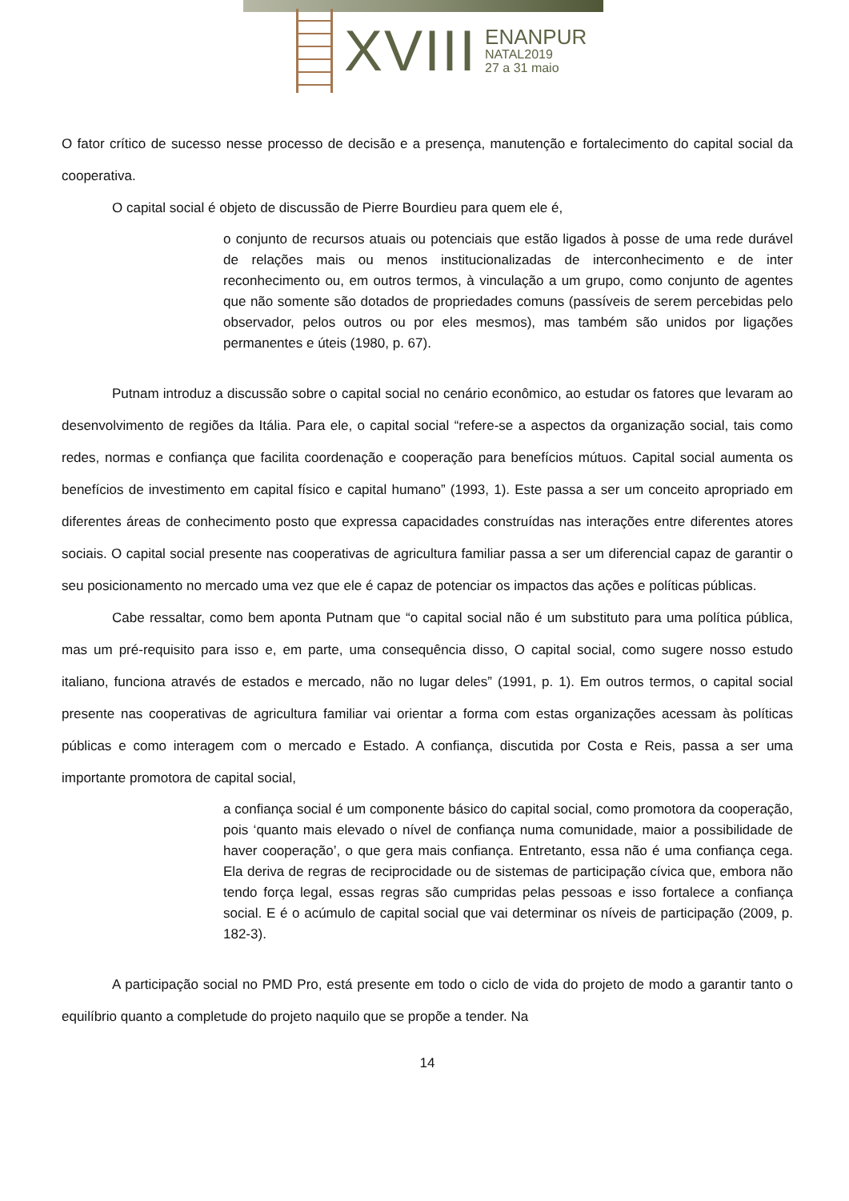XVIII
ENANPUR
NATAL2019
27 a 31 maio
O fator crítico de sucesso nesse processo de decisão e a presença, manutenção e fortalecimento do capital social da cooperativa.
O capital social é objeto de discussão de Pierre Bourdieu para quem ele é,
o conjunto de recursos atuais ou potenciais que estão ligados à posse de uma rede durável de relações mais ou menos institucionalizadas de interconhecimento e de inter reconhecimento ou, em outros termos, à vinculação a um grupo, como conjunto de agentes que não somente são dotados de propriedades comuns (passíveis de serem percebidas pelo observador, pelos outros ou por eles mesmos), mas também são unidos por ligações permanentes e úteis (1980, p. 67).
Putnam introduz a discussão sobre o capital social no cenário econômico, ao estudar os fatores que levaram ao desenvolvimento de regiões da Itália. Para ele, o capital social “refere-se a aspectos da organização social, tais como redes, normas e confiança que facilita coordenação e cooperação para benefícios mútuos. Capital social aumenta os benefícios de investimento em capital físico e capital humano” (1993, 1). Este passa a ser um conceito apropriado em diferentes áreas de conhecimento posto que expressa capacidades construídas nas interações entre diferentes atores sociais. O capital social presente nas cooperativas de agricultura familiar passa a ser um diferencial capaz de garantir o seu posicionamento no mercado uma vez que ele é capaz de potenciar os impactos das ações e políticas públicas.
Cabe ressaltar, como bem aponta Putnam que “o capital social não é um substituto para uma política pública, mas um pré-requisito para isso e, em parte, uma consequência disso, O capital social, como sugere nosso estudo italiano, funciona através de estados e mercado, não no lugar deles” (1991, p. 1). Em outros termos, o capital social presente nas cooperativas de agricultura familiar vai orientar a forma com estas organizações acessam às políticas públicas e como interagem com o mercado e Estado. A confiança, discutida por Costa e Reis, passa a ser uma importante promotora de capital social,
a confiança social é um componente básico do capital social, como promotora da cooperação, pois ‘quanto mais elevado o nível de confiança numa comunidade, maior a possibilidade de haver cooperação’, o que gera mais confiança. Entretanto, essa não é uma confiança cega. Ela deriva de regras de reciprocidade ou de sistemas de participação cívica que, embora não tendo força legal, essas regras são cumpridas pelas pessoas e isso fortalece a confiança social. E é o acúmulo de capital social que vai determinar os níveis de participação (2009, p. 182-3).
A participação social no PMD Pro, está presente em todo o ciclo de vida do projeto de modo a garantir tanto o equilíbrio quanto a completude do projeto naquilo que se propõe a tender. Na
14